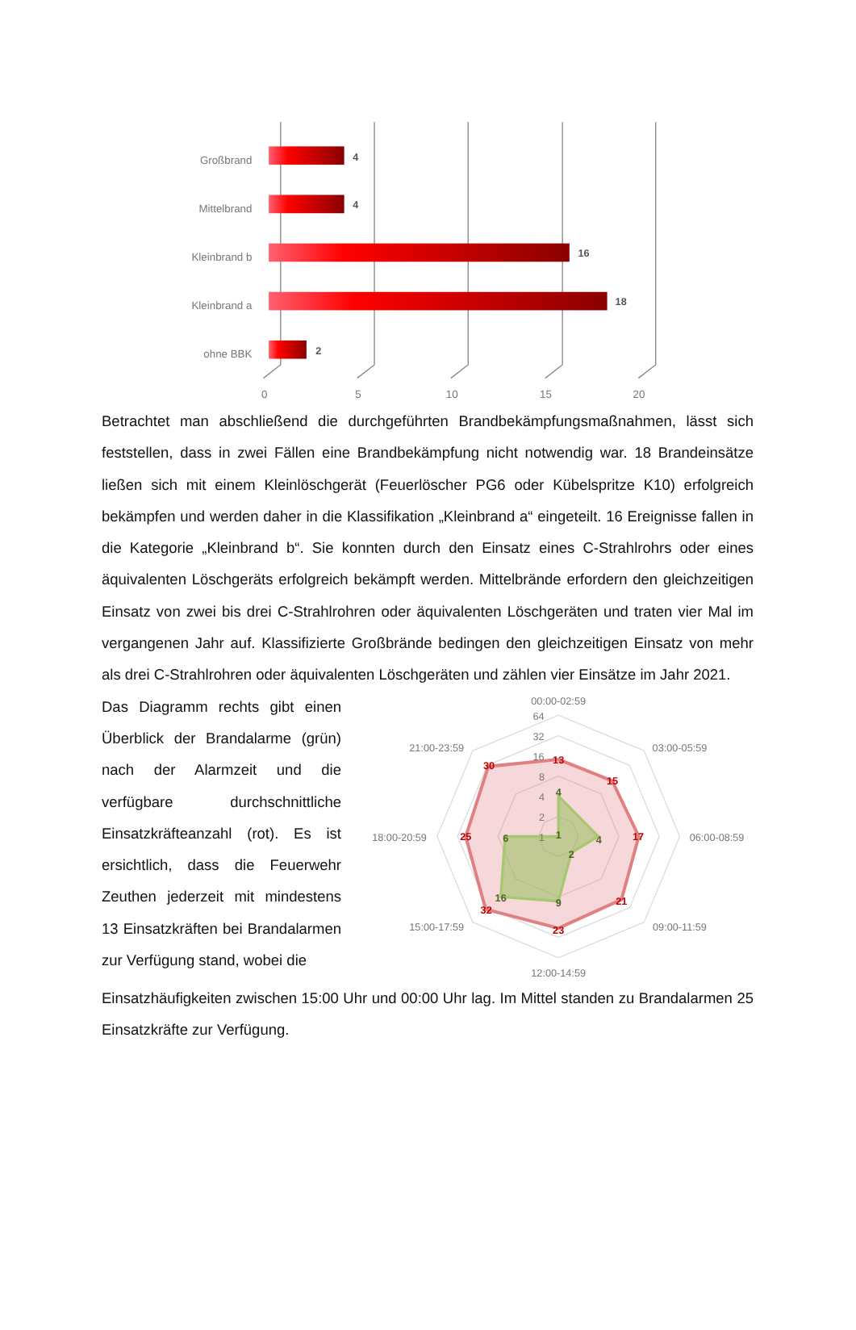Großbrand
Mittelbrand
Kleinbrand b
Kleinbrand a
ohne BBK
4
4
16
18
2
0
5
10
15
20
Betrachtet man abschließend die durchgeführten Brandbekämpfungsmaßnahmen, lässt sich feststellen, dass in zwei Fällen eine Brandbekämpfung nicht notwendig war. 18 Brandeinsätze ließen sich mit einem Kleinlöschgerät (Feuerlöscher PG6 oder Kübelspritze K10) erfolgreich bekämpfen und werden daher in die Klassifikation „Kleinbrand a“ eingeteilt. 16 Ereignisse fallen in die Kategorie „Kleinbrand b“. Sie konnten durch den Einsatz eines C-Strahlrohrs oder eines äquivalenten Löschgeräts erfolgreich bekämpft werden. Mittelbrände erfordern den gleichzeitigen Einsatz von zwei bis drei C-Strahlrohren oder äquivalenten Löschgeräten und traten vier Mal im vergangenen Jahr auf. Klassifizierte Großbrände bedingen den gleichzeitigen Einsatz von mehr als drei C-Strahlrohren oder äquivalenten Löschgeräten und zählen vier Einsätze im Jahr 2021.
Das Diagramm rechts gibt einen Überblick der Brandalarme (grün) nach der Alarmzeit und die verfügbare durchschnittliche Einsatzkräfteanzahl (rot). Es ist ersichtlich, dass die Feuerwehr Zeuthen jederzeit mit mindestens 13 Einsatzkräften bei Brandalarmen zur Verfügung stand, wobei die
00:00-02:59
03:00-05:59
06:00-08:59
09:00-11:59
12:00-14:59
15:00-17:59
18:00-20:59
21:00-23:59
64
32
16
8
4
2
1
13
15
17
21
23
32
25
30
4
4
2
9
16
6
1
Einsatzhäufigkeiten zwischen 15:00 Uhr und 00:00 Uhr lag. Im Mittel standen zu Brandalarmen 25 Einsatzkräfte zur Verfügung.